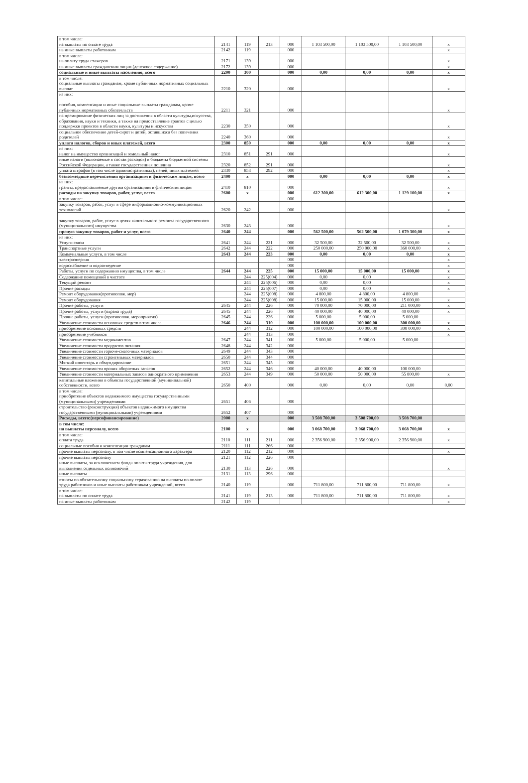| в том числе: на выплаты по оплате труда | 2141 | 119 | 213 | 000 | 1 103 500,00 | 1 103 500,00 | 1 103 500,00 | x |
| на иные выплаты работникам | 2142 | 119 | | 000 | | | | x |
| в том числе: на оплату труда стажеров | 2171 | 139 | | 000 | | | | x |
| на иные выплаты гражданским лицам (денежное содержание) | 2172 | 139 | | 000 | | | | x |
| социальные и иные выплаты населению, всего | 2200 | 300 | | 000 | 0,00 | 0,00 | 0,00 | x |
| в том числе: социальные выплаты гражданам, кроме публичных нормативных социальных выплат | 2210 | 320 | | 000 | | | | x |
| из них: пособия, компенсации и иные социальные выплаты гражданам, кроме публичных нормативных обязательств | 2211 | 321 | | 000 | | | | x |
| на премирование физических лиц за достижения в области культуры,искусства, образования, науки и техники, а также на предоставление грантов с целью поддержки проектов в области науки, культуры и искусства | 2230 | 350 | | 000 | | | | x |
| социальное обеспечение детей-сирот и детей, оставшихся без попечения родителей | 2240 | 360 | | 000 | | | | x |
| уплата налогов, сборов и иных платежей, всего | 2300 | 850 | | 000 | 0,00 | 0,00 | 0,00 | x |
| из них: налог на имущество организаций и земельный налог | 2310 | 851 | 291 | 000 | | | | x |
| иные налоги (включаемые в состав расходов) в бюджеты бюджетной системы Российской Федерации, а также государственная пошлина | 2320 | 852 | 291 | 000 | | | | x |
| уплата штрафов (в том числе административных), пеней, иных платежей | 2330 | 853 | 292 | 000 | | | | x |
| безвозмездные перечисления организациям и физическим лицам, всего | 2400 | x | | 000 | 0,00 | 0,00 | 0,00 | x |
| из них: гранты, предоставляемые другим организациям и физическим лицам | 2410 | 810 | | 000 | | | | x |
| расходы на закупку товаров, работ, услуг, всего | 2600 | x | | 000 | 612 300,00 | 612 300,00 | 1 129 100,00 | x |
| в том числе: | | | | 000 | | | | |
| закупку товаров, работ, услуг в сфере информационно-коммуникационных технологий | 2620 | 242 | | 000 | | | | x |
| закупку товаров, работ, услуг в целях капитального ремонта государственного (муниципального) имущества | 2630 | 243 | | 000 | | | | x |
| прочую закупку товаров, работ и услуг, всего | 2640 | 244 | | 000 | 562 500,00 | 562 500,00 | 1 079 300,00 | x |
| из них: Услуги связи | 2641 | 244 | 221 | 000 | 32 500,00 | 32 500,00 | 32 500,00 | x |
| Транспортные услуги | 2642 | 244 | 222 | 000 | 250 000,00 | 250 000,00 | 360 000,00 | x |
| Коммунальные услуги, в том числе | 2643 | 244 | 223 | 000 | 0,00 | 0,00 | 0,00 | x |
| электроэнергия | | | | 000 | | | | x |
| водоснабжение и водоотведение | | | | 000 | | | | x |
| Работы, услуги по содержанию имущества, в том числе | 2644 | 244 | 225 | 000 | 15 000,00 | 15 000,00 | 15 000,00 | x |
| Содержание помещений в чистоте | | 244 | 225(004) | 000 | 0,00 | 0,00 | | x |
| Текущий ремонт | | 244 | 225(006) | 000 | 0,00 | 0,00 | | x |
| Прочие расходы | | 244 | 225(007) | 000 | 0,00 | 0,00 | | x |
| Ремонт оборудования(противопож. мер) | | 244 | 225(008) | 000 | 4 800,00 | 4 800,00 | 4 800,00 | |
| Ремонт оборудования | | 244 | 225(008) | 000 | 15 000,00 | 15 000,00 | 15 000,00 | x |
| Прочие работы, услуги | 2645 | 244 | 226 | 000 | 70 000,00 | 70 000,00 | 211 000,00 | x |
| Прочие работы, услуги (охрана труда) | 2645 | 244 | 226 | 000 | 40 000,00 | 40 000,00 | 40 000,00 | x |
| Прочие работы, услуги (противопож. мероприятия) | 2645 | 244 | 226 | 000 | 5 000,00 | 5 000,00 | 5 000,00 | |
| Увеличение стоимости основных средств в том числе | 2646 | 244 | 310 | 000 | 100 000,00 | 100 000,00 | 300 000,00 | x |
| приобретение основных средств | | 244 | 312 | 000 | 100 000,00 | 100 000,00 | 300 000,00 | x |
| приобретение учебников | | 244 | 313 | 000 | | | | x |
| Увеличение стоимости медикаментов | 2647 | 244 | 341 | 000 | 5 000,00 | 5 000,00 | 5 000,00 | |
| Увеличение стоимости продуктов питания | 2648 | 244 | 342 | 000 | | | | |
| Увеличение стоимости горюче-смазочных материалов | 2649 | 244 | 343 | 000 | | | | |
| Увеличение стоимости строительных материалов | 2650 | 244 | 344 | 000 | | | | |
| Мягкий инвентарь и обмундирование | 2651 | 244 | 345 | 000 | | | | |
| Увеличение стоимости прочих оборотных запасов | 2652 | 244 | 346 | 000 | 40 000,00 | 40 000,00 | 100 000,00 | |
| Увеличение стоимости материальных запасов однократного применения | 2653 | 244 | 349 | 000 | 50 000,00 | 50 000,00 | 55 800,00 | x |
| капитальные вложения в объекты государственной (муниципальной) собственности, всего | 2650 | 400 | | 000 | 0,00 | 0,00 | 0,00 | 0,00 |
| в том числе: приобретение объектов недвижимого имущества государственными (муниципальными) учреждениями | 2651 | 406 | | 000 | | | | |
| строительство (реконструкция) объектов недвижимого имущества государственными (муниципальными) учреждениями | 2652 | 407 | | 000 | | | | |
| Расходы, всего:(персофинансирование) | 2000 | x | | 000 | 3 508 700,00 | 3 508 700,00 | 3 508 700,00 | |
| в том числе: на выплаты персоналу, всего | 2100 | x | | 000 | 3 068 700,00 | 3 068 700,00 | 3 068 700,00 | x |
| в том числе: оплата труда | 2110 | 111 | 211 | 000 | 2 356 900,00 | 2 356 900,00 | 2 356 900,00 | x |
| социальные пособия и компенсации гражданам | 2111 | 111 | 266 | 000 | | | | |
| прочие выплаты персоналу, в том числе компенсационного характера | 2120 | 112 | 212 | 000 | | | | x |
| прочие выплаты персоналу | 2121 | 112 | 226 | 000 | | | | |
| иные выплаты, за исключением фонда оплаты труда учреждения, для выполнения отдельных полномочий | 2130 | 113 | 226 | 000 | | | | x |
| иные выплаты | 2131 | 113 | 296 | 000 | | | | |
| взносы по обязательному социальному страхованию на выплаты по оплате труда работников и иные выплаты работникам учреждений, всего | 2140 | 119 | | 000 | 711 800,00 | 711 800,00 | 711 800,00 | x |
| в том числе: на выплаты по оплате труда | 2141 | 119 | 213 | 000 | 711 800,00 | 711 800,00 | 711 800,00 | x |
| на иные выплаты работникам | 2142 | 119 | | | | | | x |